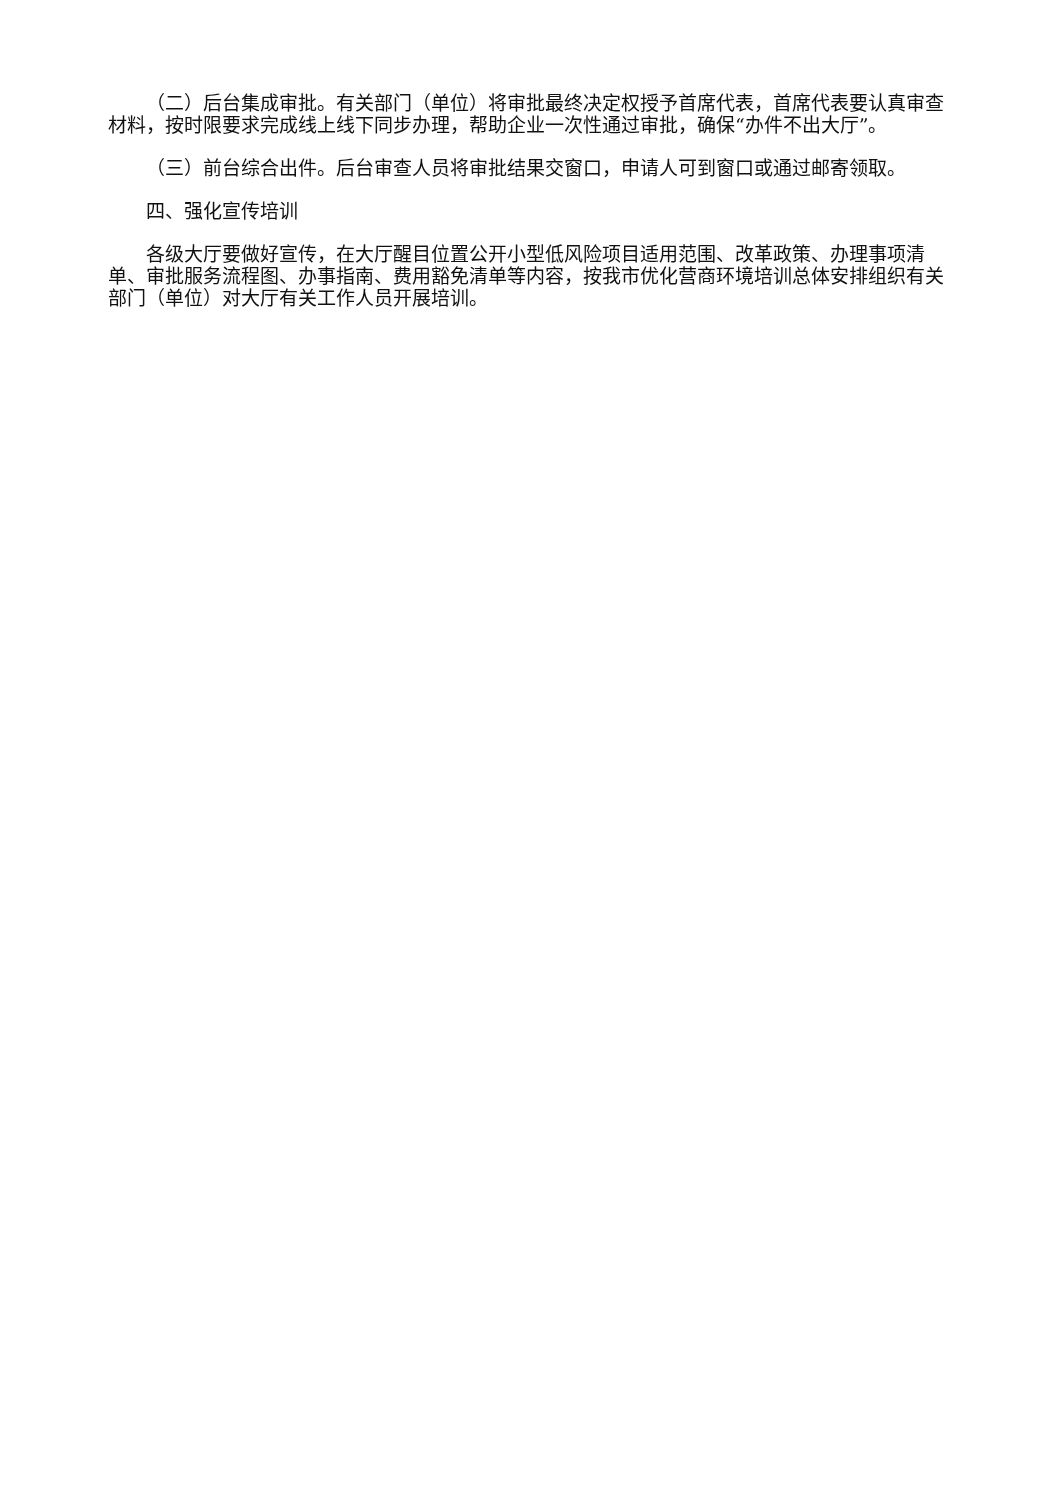（二）后台集成审批。有关部门（单位）将审批最终决定权授予首席代表，首席代表要认真审查材料，按时限要求完成线上线下同步办理，帮助企业一次性通过审批，确保“办件不出大厅”。
（三）前台综合出件。后台审查人员将审批结果交窗口，申请人可到窗口或通过邮寄领取。
四、强化宣传培训
各级大厅要做好宣传，在大厅醒目位置公开小型低风险项目适用范围、改革政策、办理事项清单、审批服务流程图、办事指南、费用豁免清单等内容，按我市优化营商环境培训总体安排组织有关部门（单位）对大厅有关工作人员开展培训。